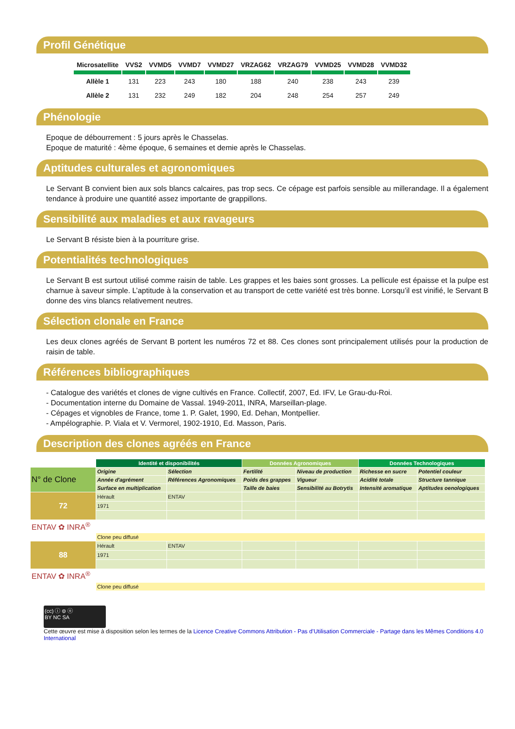Profil Génétique
| Microsatellite | VVS2 | VVMD5 | VVMD7 | VVMD27 | VRZAG62 | VRZAG79 | VVMD25 | VVMD28 | VVMD32 |
| --- | --- | --- | --- | --- | --- | --- | --- | --- | --- |
| Allèle 1 | 131 | 223 | 243 | 180 | 188 | 240 | 238 | 243 | 239 |
| Allèle 2 | 131 | 232 | 249 | 182 | 204 | 248 | 254 | 257 | 249 |
Phénologie
Epoque de débourrement : 5 jours après le Chasselas.
Epoque de maturité : 4ème époque, 6 semaines et demie après le Chasselas.
Aptitudes culturales et agronomiques
Le Servant B convient bien aux sols blancs calcaires, pas trop secs. Ce cépage est parfois sensible au millerandage. Il a également tendance à produire une quantité assez importante de grappillons.
Sensibilité aux maladies et aux ravageurs
Le Servant B résiste bien à la pourriture grise.
Potentialités technologiques
Le Servant B est surtout utilisé comme raisin de table. Les grappes et les baies sont grosses. La pellicule est épaisse et la pulpe est charnue à saveur simple. L’aptitude à la conservation et au transport de cette variété est très bonne. Lorsqu’il est vinifié, le Servant B donne des vins blancs relativement neutres.
Sélection clonale en France
Les deux clones agréés de Servant B portent les numéros 72 et 88. Ces clones sont principalement utilisés pour la production de raisin de table.
Références bibliographiques
- Catalogue des variétés et clones de vigne cultivés en France. Collectif, 2007, Ed. IFV, Le Grau-du-Roi.
- Documentation interne du Domaine de Vassal. 1949-2011, INRA, Marseillan-plage.
- Cépages et vignobles de France, tome 1. P. Galet, 1990, Ed. Dehan, Montpellier.
- Ampélographie. P. Viala et V. Vermorel, 1902-1910, Ed. Masson, Paris.
Description des clones agréés en France
| | Identité et disponibilités | | Données Agronomiques | | Données Technologiques | |
| N° de Clone | Origine | Sélection | Fertilité | Niveau de production | Richesse en sucre | Potentiel couleur |
| | Année d'agrément | Références Agronomiques | Poids des grappes | Vigueur | Acidité totale | Structure tannique |
| | Surface en multiplication | | Taille de baies | Sensibilité au Botrytis | Intensité aromatique | Aptitudes oenologiques |
| 72 | Hérault | ENTAV | | | | |
| | 1971 | | | | | |
| ENTAV ✿ INRA<sup>®</sup> | | | | | | |
| | Clone peu diffusé | | | | | |
| 88 | Hérault | ENTAV | | | | |
| | 1971 | | | | | |
| ENTAV ✿ INRA<sup>®</sup> | | | | | | |
| | Clone peu diffusé | | | | | |
(cc) ⓘ ⊜ ⓞ
BY NC SA
Cette œuvre est mise à disposition selon les termes de la Licence Creative Commons Attribution - Pas d’Utilisation Commerciale - Partage dans les Mêmes Conditions 4.0 International